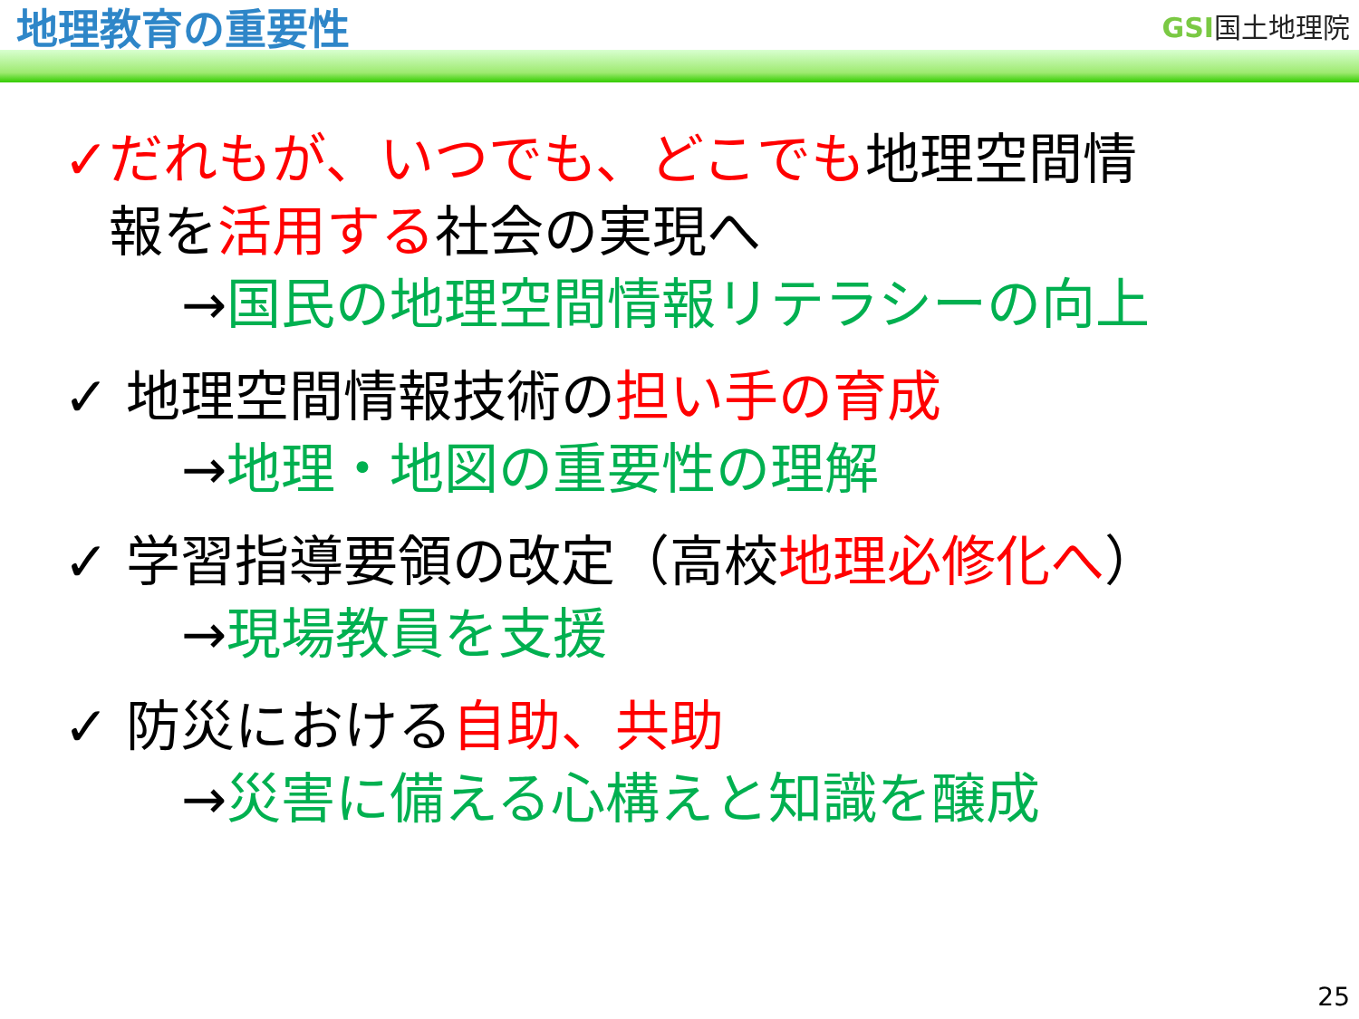地理教育の重要性
GSI国土地理院
✓だれもが、いつでも、どこでも地理空間情
報を活用する社会の実現へ
→国民の地理空間情報リテラシーの向上
✓ 地理空間情報技術の担い手の育成
→地理・地図の重要性の理解
✓ 学習指導要領の改定（高校地理必修化へ）
→現場教員を支援
✓ 防災における自助、共助
→災害に備える心構えと知識を醸成
25